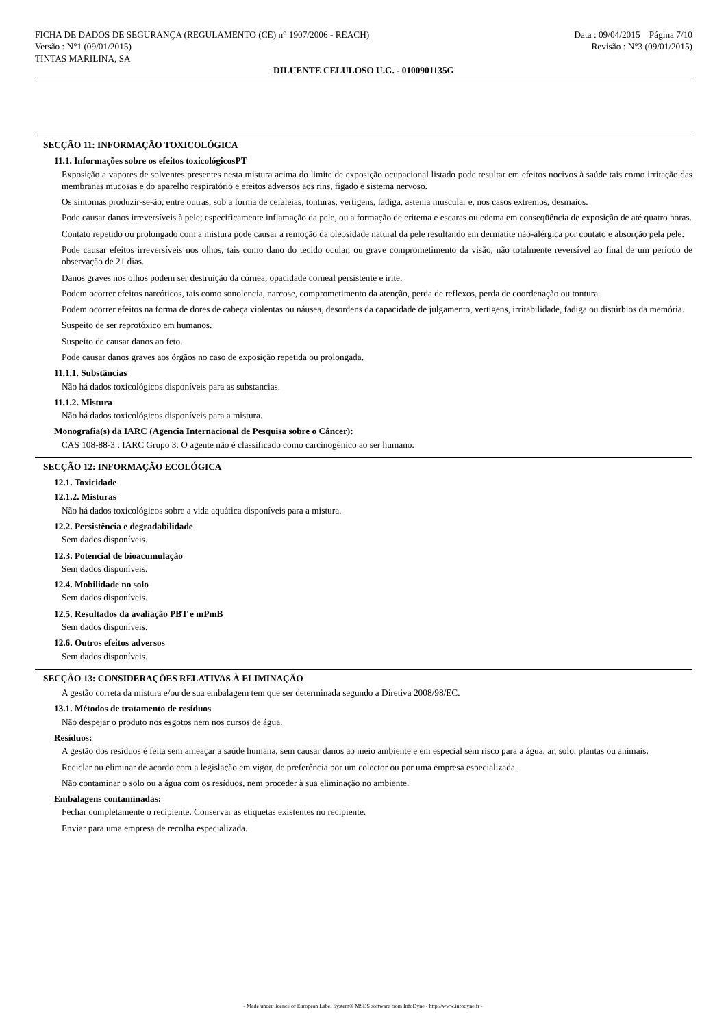FICHA DE DADOS DE SEGURANÇA (REGULAMENTO (CE) n° 1907/2006 - REACH) Data : 09/04/2015 Página 7/10
Versão : N°1 (09/01/2015) Revisão : N°3 (09/01/2015)
TINTAS MARILINA, SA
DILUENTE CELULOSO U.G. - 0100901135G
SECÇÃO 11: INFORMAÇÃO TOXICOLÓGICA
11.1. Informações sobre os efeitos toxicológicosPT
Exposição a vapores de solventes presentes nesta mistura acima do limite de exposição ocupacional listado pode resultar em efeitos nocivos à saúde tais como irritação das membranas mucosas e do aparelho respiratório e efeitos adversos aos rins, fígado e sistema nervoso.
Os sintomas produzir-se-ão, entre outras, sob a forma de cefaleias, tonturas, vertigens, fadiga, astenia muscular e, nos casos extremos, desmaios.
Pode causar danos irreversíveis à pele; especificamente inflamação da pele, ou a formação de eritema e escaras ou edema em conseqüência de exposição de até quatro horas.
Contato repetido ou prolongado com a mistura pode causar a remoção da oleosidade natural da pele resultando em dermatite não-alérgica por contato e absorção pela pele.
Pode causar efeitos irreversíveis nos olhos, tais como dano do tecido ocular, ou grave comprometimento da visão, não totalmente reversível ao final de um período de observação de 21 dias.
Danos graves nos olhos podem ser destruição da córnea, opacidade corneal persistente e irite.
Podem ocorrer efeitos narcóticos, tais como sonolencia, narcose, comprometimento da atenção, perda de reflexos, perda de coordenação ou tontura.
Podem ocorrer efeitos na forma de dores de cabeça violentas ou náusea, desordens da capacidade de julgamento, vertigens, irritabilidade, fadiga ou distúrbios da memória.
Suspeito de ser reprotóxico em humanos.
Suspeito de causar danos ao feto.
Pode causar danos graves aos órgãos no caso de exposição repetida ou prolongada.
11.1.1. Substâncias
Não há dados toxicológicos disponíveis para as substancias.
11.1.2. Mistura
Não há dados toxicológicos disponíveis para a mistura.
Monografia(s) da IARC (Agencia Internacional de Pesquisa sobre o Câncer):
CAS 108-88-3 : IARC Grupo 3: O agente não é classificado como carcinogênico ao ser humano.
SECÇÃO 12: INFORMAÇÃO ECOLÓGICA
12.1. Toxicidade
12.1.2. Misturas
Não há dados toxicológicos sobre a vida aquática disponíveis para a mistura.
12.2. Persistência e degradabilidade
Sem dados disponíveis.
12.3. Potencial de bioacumulação
Sem dados disponíveis.
12.4. Mobilidade no solo
Sem dados disponíveis.
12.5. Resultados da avaliação PBT e mPmB
Sem dados disponíveis.
12.6. Outros efeitos adversos
Sem dados disponíveis.
SECÇÃO 13: CONSIDERAÇÕES RELATIVAS À ELIMINAÇÃO
A gestão correta da mistura e/ou de sua embalagem tem que ser determinada segundo a Diretiva 2008/98/EC.
13.1. Métodos de tratamento de resíduos
Não despejar o produto nos esgotos nem nos cursos de água.
Resíduos:
A gestão dos resíduos é feita sem ameaçar a saúde humana, sem causar danos ao meio ambiente e em especial sem risco para a água, ar, solo, plantas ou animais.
Reciclar ou eliminar de acordo com a legislação em vigor, de preferência por um colector ou por uma empresa especializada.
Não contaminar o solo ou a água com os resíduos, nem proceder à sua eliminação no ambiente.
Embalagens contaminadas:
Fechar completamente o recipiente. Conservar as etiquetas existentes no recipiente.
Enviar para uma empresa de recolha especializada.
- Made under licence of European Label System® MSDS software from InfoDyne - http://www.infodyne.fr -